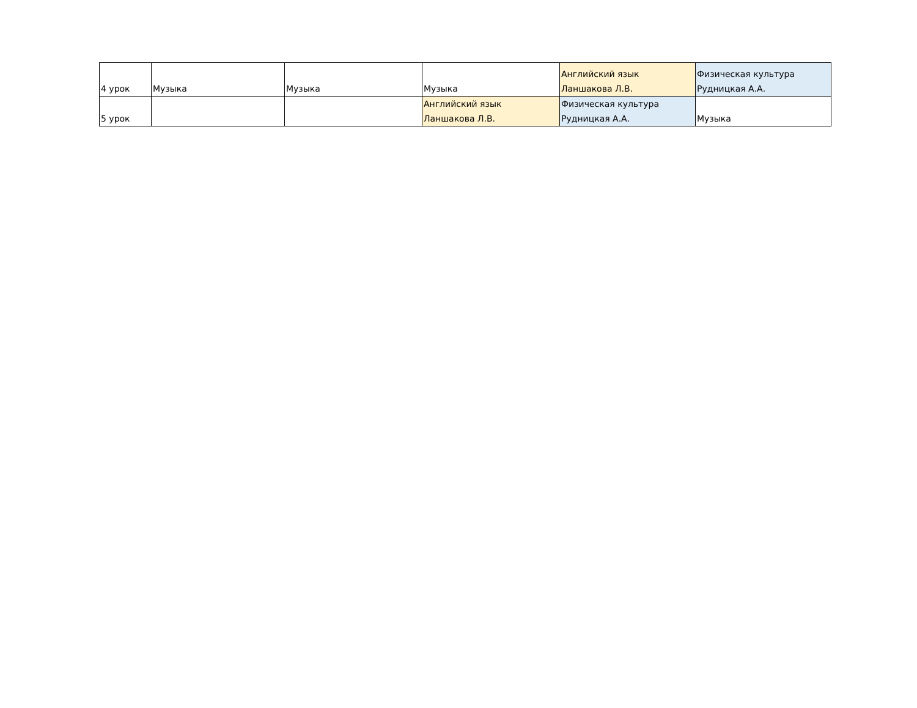| 4 урок | Музыка | Музыка | Музыка | Английский язык Ланшакова Л.В. | Физическая культура Рудницкая А.А. |
| 5 урок | | | Английский язык Ланшакова Л.В. | Физическая культура Рудницкая А.А. | Музыка |